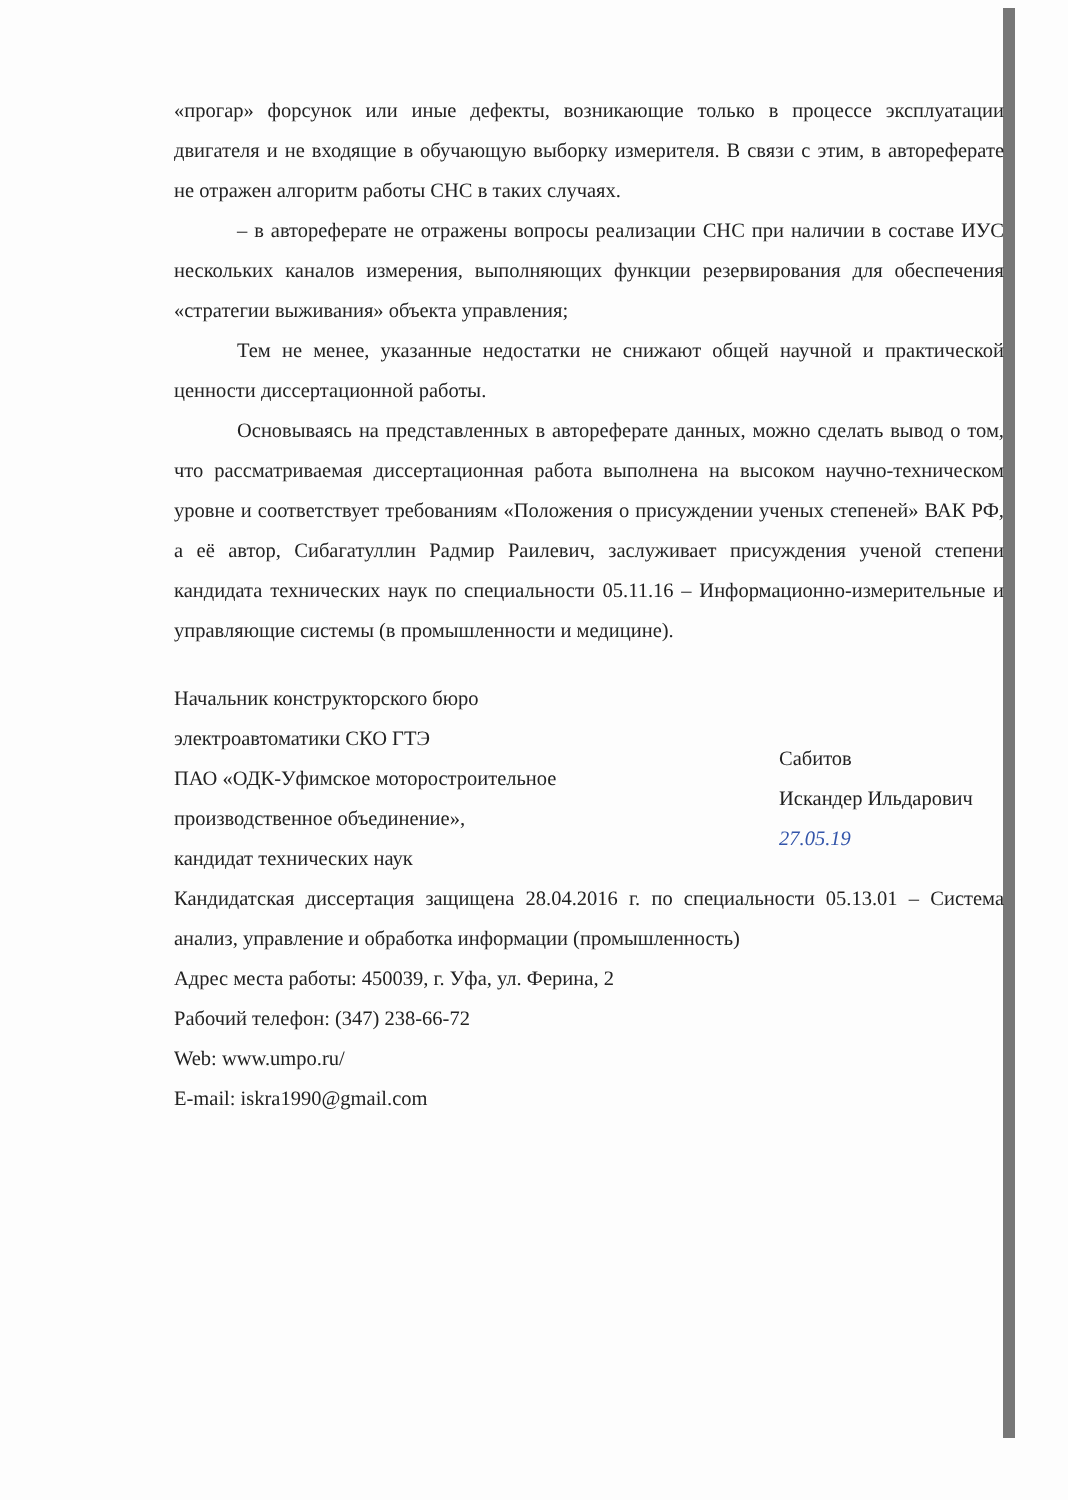«прогар» форсунок или иные дефекты, возникающие только в процессе эксплуатации двигателя и не входящие в обучающую выборку измерителя. В связи с этим, в автореферате не отражен алгоритм работы СНС в таких случаях.
– в автореферате не отражены вопросы реализации СНС при наличии в составе ИУС нескольких каналов измерения, выполняющих функции резервирования для обеспечения «стратегии выживания» объекта управления;
Тем не менее, указанные недостатки не снижают общей научной и практической ценности диссертационной работы.
Основываясь на представленных в автореферате данных, можно сделать вывод о том, что рассматриваемая диссертационная работа выполнена на высоком научно-техническом уровне и соответствует требованиям «Положения о присуждении ученых степеней» ВАК РФ, а её автор, Сибагатуллин Радмир Раилевич, заслуживает присуждения ученой степени кандидата технических наук по специальности 05.11.16 – Информационно-измерительные и управляющие системы (в промышленности и медицине).
Начальник конструкторского бюро
электроавтоматики СКО ГТЭ
ПАО «ОДК-Уфимское моторостроительное
производственное объединение»,
кандидат технических наук
Сабитов
Искандер Ильдарович
27.05.19
Кандидатская диссертация защищена 28.04.2016 г. по специальности 05.13.01 – Система анализ, управление и обработка информации (промышленность)
Адрес места работы: 450039, г. Уфа, ул. Ферина, 2
Рабочий телефон: (347) 238-66-72
Web: www.umpo.ru/
E-mail: iskra1990@gmail.com